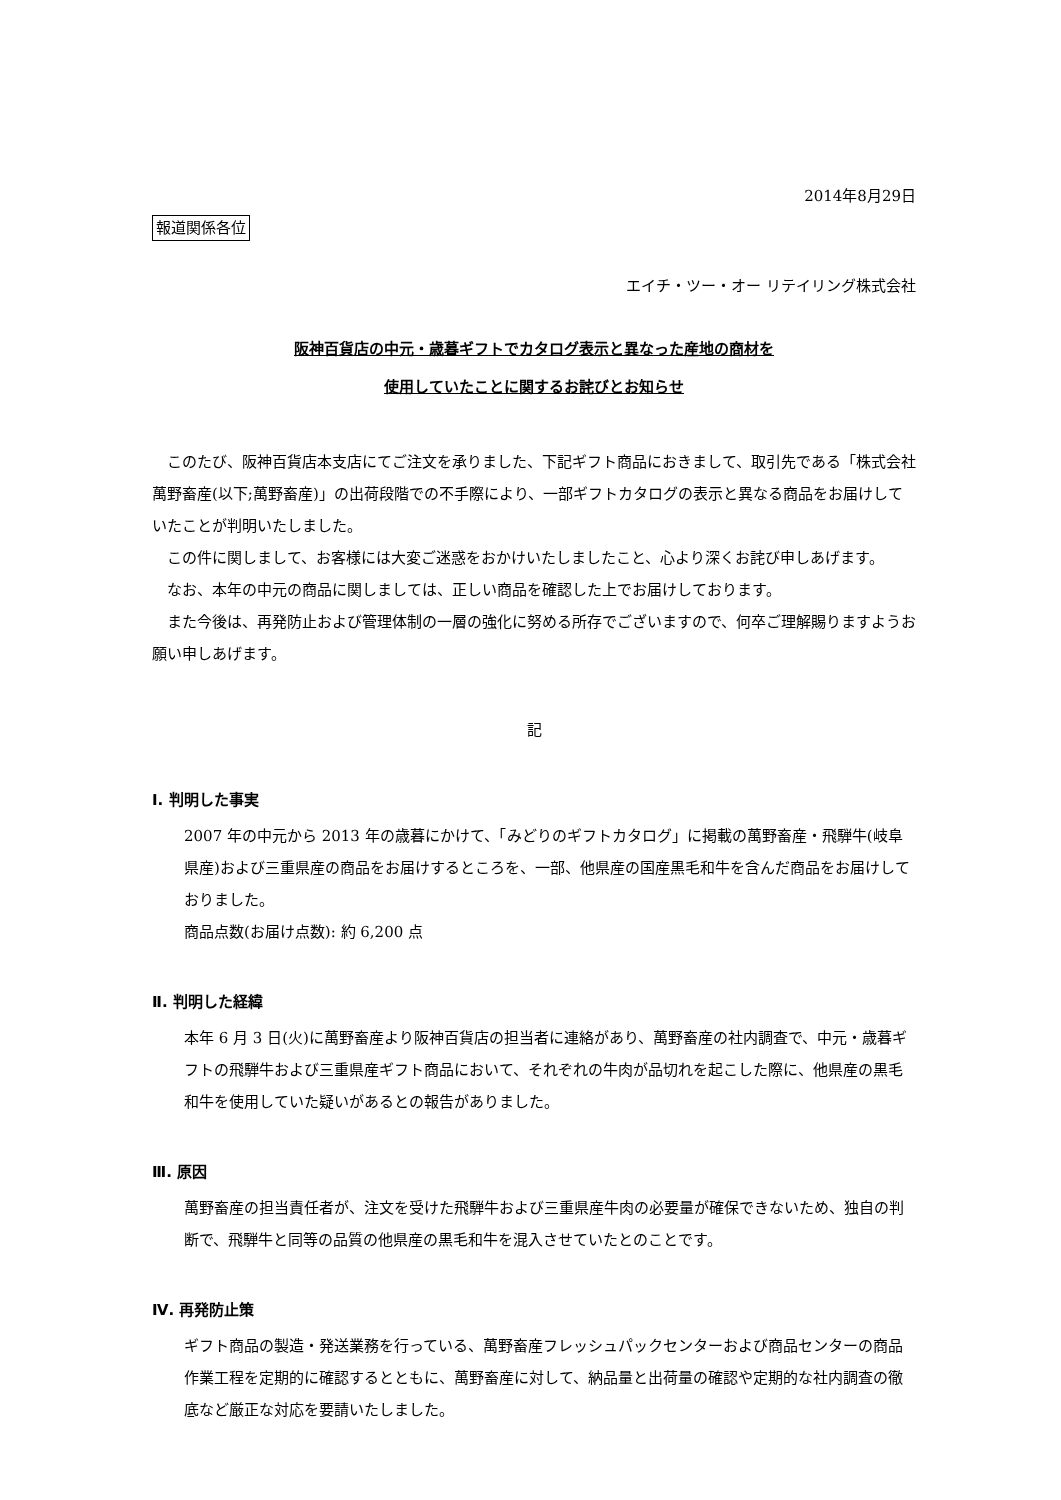2014年8月29日
報道関係各位
エイチ・ツー・オー リテイリング株式会社
阪神百貨店の中元・歳暮ギフトでカタログ表示と異なった産地の商材を
使用していたことに関するお詫びとお知らせ
　このたび、阪神百貨店本支店にてご注文を承りました、下記ギフト商品におきまして、取引先である「株式会社萬野畜産(以下;萬野畜産)」の出荷段階での不手際により、一部ギフトカタログの表示と異なる商品をお届けしていたことが判明いたしました。
　この件に関しまして、お客様には大変ご迷惑をおかけいたしましたこと、心より深くお詫び申しあげます。
　なお、本年の中元の商品に関しましては、正しい商品を確認した上でお届けしております。
　また今後は、再発防止および管理体制の一層の強化に努める所存でございますので、何卒ご理解賜りますようお願い申しあげます。
記
Ⅰ. 判明した事実
2007 年の中元から 2013 年の歳暮にかけて、「みどりのギフトカタログ」に掲載の萬野畜産・飛騨牛(岐阜県産)および三重県産の商品をお届けするところを、一部、他県産の国産黒毛和牛を含んだ商品をお届けしておりました。
商品点数(お届け点数): 約 6,200 点
Ⅱ. 判明した経緯
本年 6 月 3 日(火)に萬野畜産より阪神百貨店の担当者に連絡があり、萬野畜産の社内調査で、中元・歳暮ギフトの飛騨牛および三重県産ギフト商品において、それぞれの牛肉が品切れを起こした際に、他県産の黒毛和牛を使用していた疑いがあるとの報告がありました。
Ⅲ. 原因
萬野畜産の担当責任者が、注文を受けた飛騨牛および三重県産牛肉の必要量が確保できないため、独自の判断で、飛騨牛と同等の品質の他県産の黒毛和牛を混入させていたとのことです。
Ⅳ. 再発防止策
ギフト商品の製造・発送業務を行っている、萬野畜産フレッシュパックセンターおよび商品センターの商品作業工程を定期的に確認するとともに、萬野畜産に対して、納品量と出荷量の確認や定期的な社内調査の徹底など厳正な対応を要請いたしました。